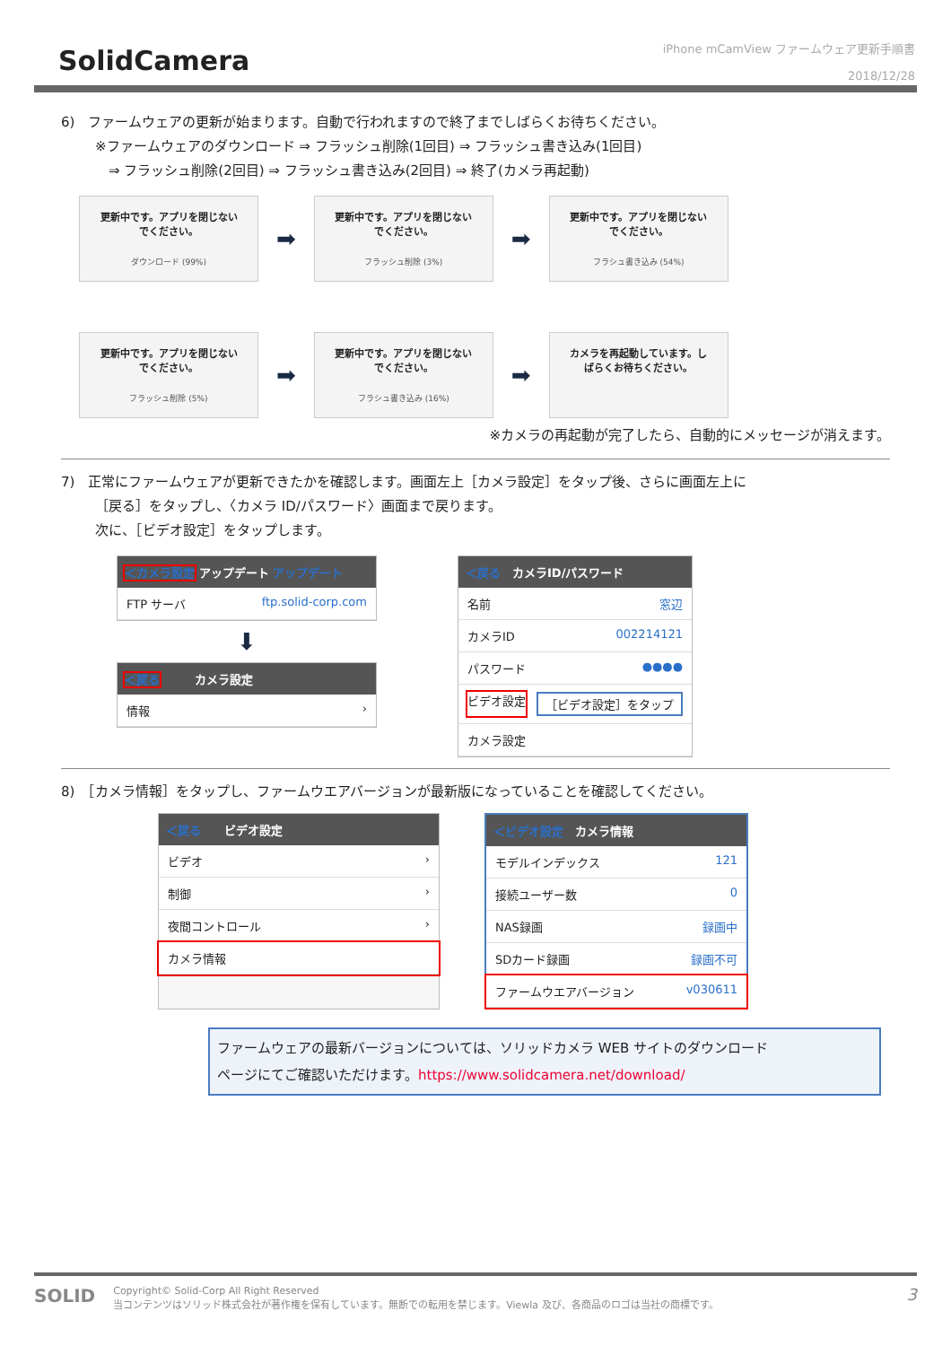SolidCamera
iPhone mCamView ファームウェア更新手順書
2018/12/28
6)　ファームウェアの更新が始まります。自動で行われますので終了までしばらくお待ちください。
※ファームウェアのダウンロード ⇒ フラッシュ削除(1回目) ⇒ フラッシュ書き込み(1回目)
　⇒ フラッシュ削除(2回目) ⇒ フラッシュ書き込み(2回目) ⇒ 終了(カメラ再起動)
更新中です。アプリを閉じない
でください。
ダウンロード (99%)
➡
更新中です。アプリを閉じない
でください。
フラッシュ削除 (3%)
➡
更新中です。アプリを閉じない
でください。
フラシュ書き込み (54%)
更新中です。アプリを閉じない
でください。
フラッシュ削除 (5%)
➡
更新中です。アプリを閉じない
でください。
フラシュ書き込み (16%)
➡
カメラを再起動しています。し
ばらくお待ちください。
※カメラの再起動が完了したら、自動的にメッセージが消えます。
7)　正常にファームウェアが更新できたかを確認します。画面左上［カメラ設定］をタップ後、さらに画面左上に
［戻る］をタップし、〈カメラ ID/パスワード〉画面まで戻ります。
次に、［ビデオ設定］をタップします。
＜カメラ設定 アップデート アップデート
FTP サーバ ftp.solid-corp.com
⬇
＜戻る　　　カメラ設定
情報 ›
＜戻る　カメラID/パスワード
名前 窓辺
カメラID 002214121
パスワード ●●●●
ビデオ設定 ［ビデオ設定］をタップ
カメラ設定
8)　［カメラ情報］をタップし、ファームウエアバージョンが最新版になっていることを確認してください。
＜戻る　　ビデオ設定
ビデオ ›
制御 ›
夜間コントロール ›
カメラ情報
＜ビデオ設定　カメラ情報
モデルインデックス 121
接続ユーザー数 0
NAS録画 録画中
SDカード録画 録画不可
ファームウエアバージョン v030611
ファームウェアの最新バージョンについては、ソリッドカメラ WEB サイトのダウンロード
ページにてご確認いただけます。https://www.solidcamera.net/download/
SOLID
Copyright© Solid-Corp All Right Reserved
当コンテンツはソリッド株式会社が著作権を保有しています。無断での転用を禁じます。Viewla 及び、各商品のロゴは当社の商標です。
3